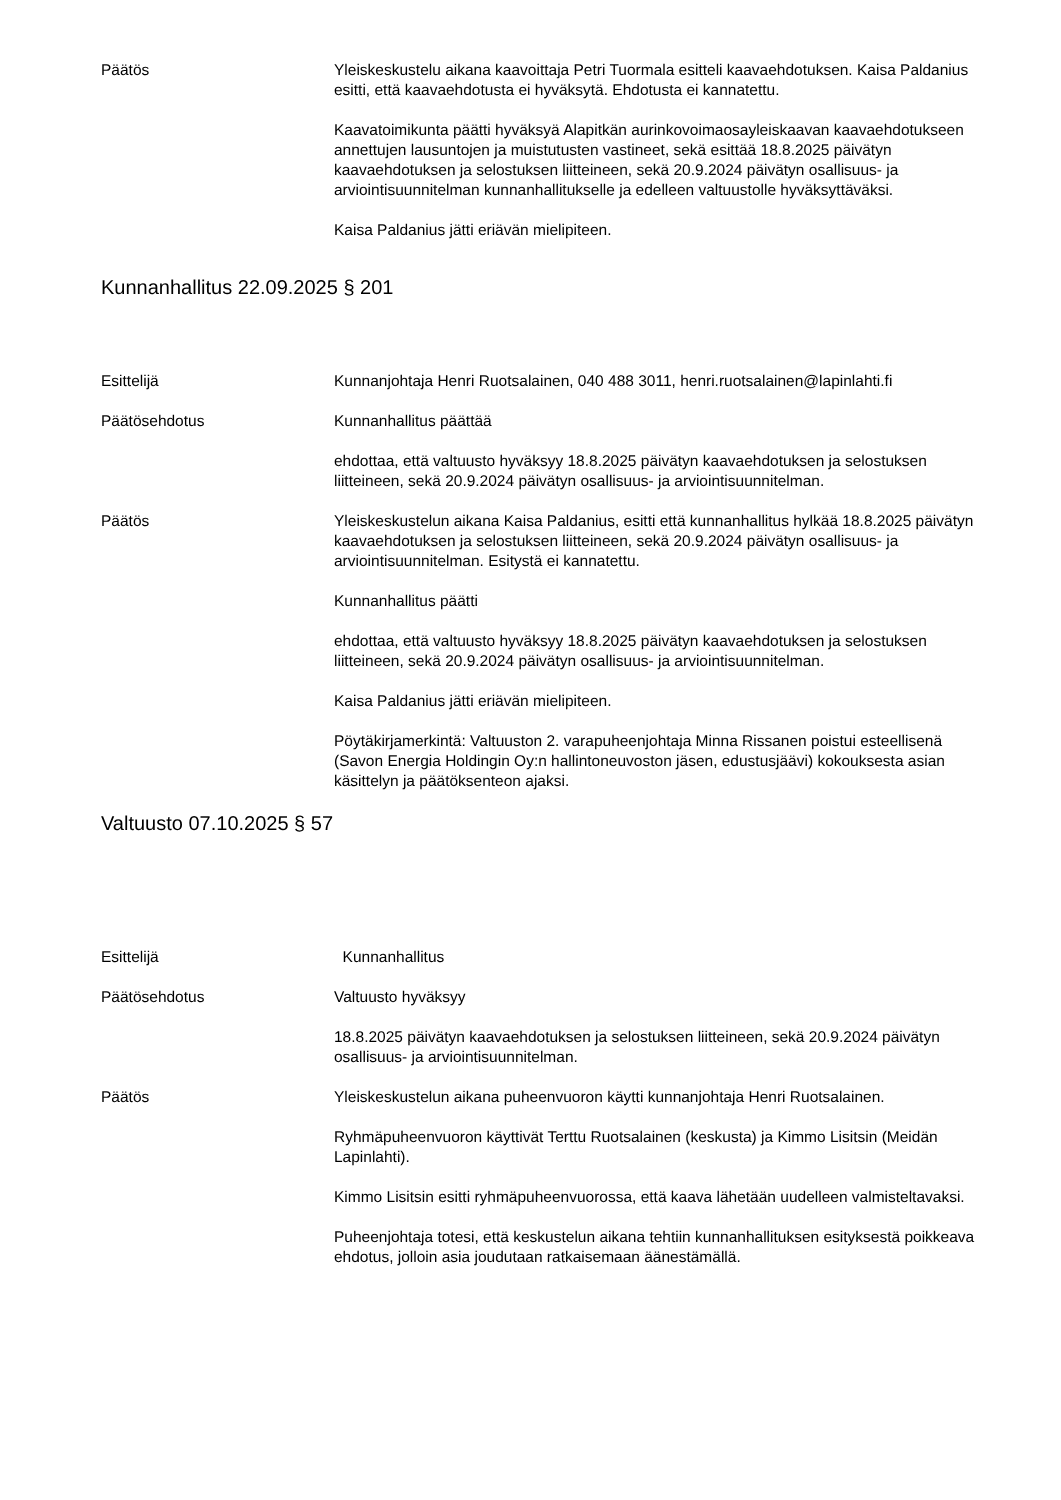Päätös Yleiskeskustelu aikana kaavoittaja Petri Tuormala esitteli kaavaehdotuksen. Kaisa Paldanius esitti, että kaavaehdotusta ei hyväksytä. Ehdotusta ei kannatettu.
Kaavatoimikunta päätti hyväksyä Alapitkän aurinkovoimaosayleiskaavan kaavaehdotukseen annettujen lausuntojen ja muistutusten vastineet, sekä esittää 18.8.2025 päivätyn kaavaehdotuksen ja selostuksen liitteineen, sekä 20.9.2024 päivätyn osallisuus- ja arviointisuunnitelman kunnanhallitukselle ja edelleen valtuustolle hyväksyttäväksi.
Kaisa Paldanius jätti eriävän mielipiteen.
Kunnanhallitus 22.09.2025 § 201
Esittelijä Kunnanjohtaja Henri Ruotsalainen, 040 488 3011, henri.ruotsalainen@lapinlahti.fi
Päätösehdotus Kunnanhallitus päättää
ehdottaa, että valtuusto hyväksyy 18.8.2025 päivätyn kaavaehdotuksen ja selostuksen liitteineen, sekä 20.9.2024 päivätyn osallisuus- ja arviointisuunnitelman.
Päätös Yleiskeskustelun aikana Kaisa Paldanius, esitti että kunnanhallitus hylkää 18.8.2025 päivätyn kaavaehdotuksen ja selostuksen liitteineen, sekä 20.9.2024 päivätyn osallisuus- ja arviointisuunnitelman. Esitystä ei kannatettu.
Kunnanhallitus päätti
ehdottaa, että valtuusto hyväksyy 18.8.2025 päivätyn kaavaehdotuksen ja selostuksen liitteineen, sekä 20.9.2024 päivätyn osallisuus- ja arviointisuunnitelman.
Kaisa Paldanius jätti eriävän mielipiteen.
Pöytäkirjamerkintä: Valtuuston 2. varapuheenjohtaja Minna Rissanen poistui esteellisenä (Savon Energia Holdingin Oy:n hallintoneuvoston jäsen, edustusjäävi) kokouksesta asian käsittelyn ja päätöksenteon ajaksi.
Valtuusto 07.10.2025 § 57
Esittelijä Kunnanhallitus
Päätösehdotus Valtuusto hyväksyy
18.8.2025 päivätyn kaavaehdotuksen ja selostuksen liitteineen, sekä 20.9.2024 päivätyn osallisuus- ja arviointisuunnitelman.
Päätös Yleiskeskustelun aikana puheenvuoron käytti kunnanjohtaja Henri Ruotsalainen.
Ryhmäpuheenvuoron käyttivät Terttu Ruotsalainen (keskusta) ja Kimmo Lisitsin (Meidän Lapinlahti).
Kimmo Lisitsin esitti ryhmäpuheenvuorossa, että kaava lähetään uudelleen valmisteltavaksi.
Puheenjohtaja totesi, että keskustelun aikana tehtiin kunnanhallituksen esityksestä poikkeava ehdotus, jolloin asia joudutaan ratkaisemaan äänestämällä.